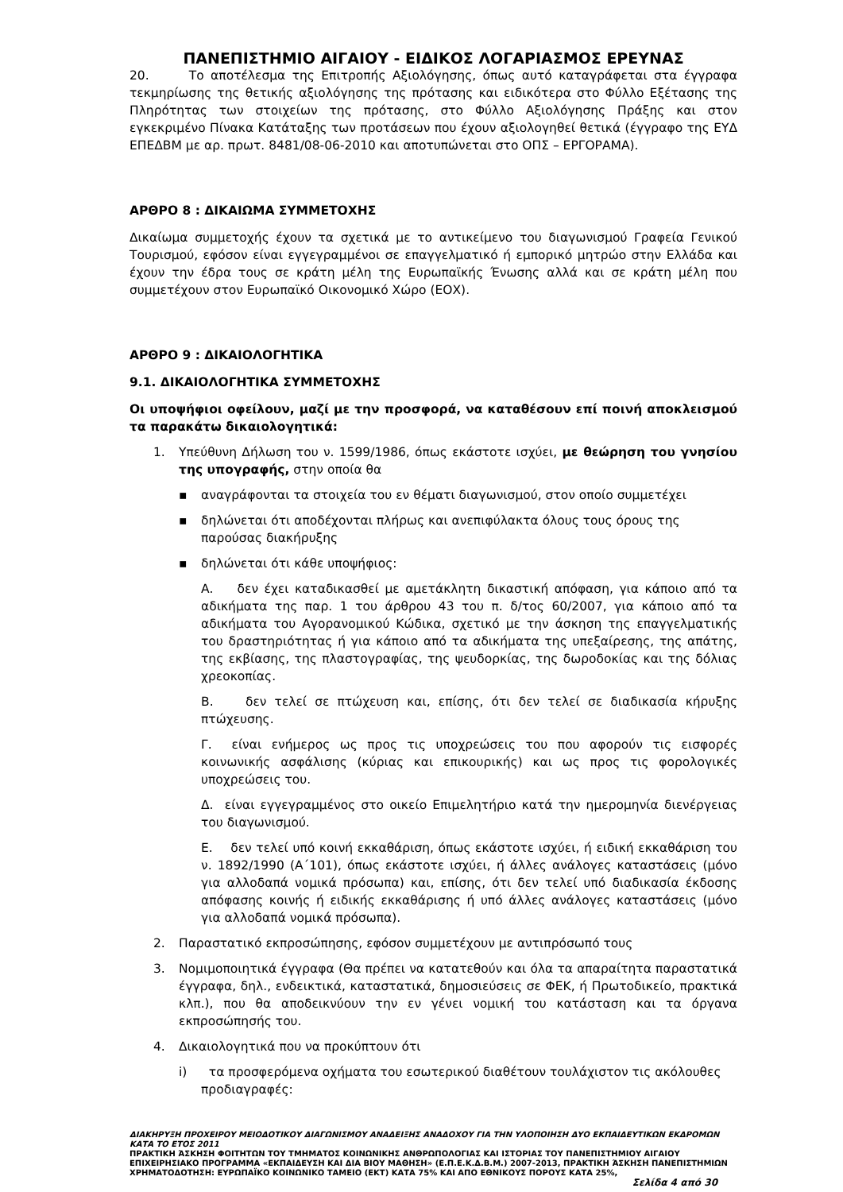ΠΑΝΕΠΙΣΤΗΜΙΟ ΑΙΓΑΙΟΥ - ΕΙΔΙΚΟΣ ΛΟΓΑΡΙΑΣΜΟΣ ΕΡΕΥΝΑΣ
20. Το αποτέλεσμα της Επιτροπής Αξιολόγησης, όπως αυτό καταγράφεται στα έγγραφα τεκμηρίωσης της θετικής αξιολόγησης της πρότασης και ειδικότερα στο Φύλλο Εξέτασης της Πληρότητας των στοιχείων της πρότασης, στο Φύλλο Αξιολόγησης Πράξης και στον εγκεκριμένο Πίνακα Κατάταξης των προτάσεων που έχουν αξιολογηθεί θετικά (έγγραφο της ΕΥΔ ΕΠΕΔΒΜ με αρ. πρωτ. 8481/08-06-2010 και αποτυπώνεται στο ΟΠΣ – ΕΡΓΟΡΑΜΑ).
ΑΡΘΡΟ 8 : ΔΙΚΑΙΩΜΑ ΣΥΜΜΕΤΟΧΗΣ
Δικαίωμα συμμετοχής έχουν τα σχετικά με το αντικείμενο του διαγωνισμού Γραφεία Γενικού Τουρισμού, εφόσον είναι εγγεγραμμένοι σε επαγγελματικό ή εμπορικό μητρώο στην Ελλάδα και έχουν την έδρα τους σε κράτη μέλη της Ευρωπαϊκής Ένωσης αλλά και σε κράτη μέλη που συμμετέχουν στον Ευρωπαϊκό Οικονομικό Χώρο (ΕΟΧ).
ΑΡΘΡΟ 9 : ΔΙΚΑΙΟΛΟΓΗΤΙΚΑ
9.1. ΔΙΚΑΙΟΛΟΓΗΤΙΚΑ ΣΥΜΜΕΤΟΧΗΣ
Οι υποψήφιοι οφείλουν, μαζί με την προσφορά, να καταθέσουν επί ποινή αποκλεισμού τα παρακάτω δικαιολογητικά:
1. Υπεύθυνη Δήλωση του ν. 1599/1986, όπως εκάστοτε ισχύει, με θεώρηση του γνησίου της υπογραφής, στην οποία θα
▪ αναγράφονται τα στοιχεία του εν θέματι διαγωνισμού, στον οποίο συμμετέχει
▪ δηλώνεται ότι αποδέχονται πλήρως και ανεπιφύλακτα όλους τους όρους της παρούσας διακήρυξης
▪ δηλώνεται ότι κάθε υποψήφιος:
Α. δεν έχει καταδικασθεί με αμετάκλητη δικαστική απόφαση, για κάποιο από τα αδικήματα της παρ. 1 του άρθρου 43 του π. δ/τος 60/2007, για κάποιο από τα αδικήματα του Αγορανομικού Κώδικα, σχετικό με την άσκηση της επαγγελματικής του δραστηριότητας ή για κάποιο από τα αδικήματα της υπεξαίρεσης, της απάτης, της εκβίασης, της πλαστογραφίας, της ψευδορκίας, της δωροδοκίας και της δόλιας χρεοκοπίας.
Β. δεν τελεί σε πτώχευση και, επίσης, ότι δεν τελεί σε διαδικασία κήρυξης πτώχευσης.
Γ. είναι ενήμερος ως προς τις υποχρεώσεις του που αφορούν τις εισφορές κοινωνικής ασφάλισης (κύριας και επικουρικής) και ως προς τις φορολογικές υποχρεώσεις του.
Δ. είναι εγγεγραμμένος στο οικείο Επιμελητήριο κατά την ημερομηνία διενέργειας του διαγωνισμού.
Ε. δεν τελεί υπό κοινή εκκαθάριση, όπως εκάστοτε ισχύει, ή ειδική εκκαθάριση του ν. 1892/1990 (Α΄101), όπως εκάστοτε ισχύει, ή άλλες ανάλογες καταστάσεις (μόνο για αλλοδαπά νομικά πρόσωπα) και, επίσης, ότι δεν τελεί υπό διαδικασία έκδοσης απόφασης κοινής ή ειδικής εκκαθάρισης ή υπό άλλες ανάλογες καταστάσεις (μόνο για αλλοδαπά νομικά πρόσωπα).
2. Παραστατικό εκπροσώπησης, εφόσον συμμετέχουν με αντιπρόσωπό τους
3. Νομιμοποιητικά έγγραφα (Θα πρέπει να κατατεθούν και όλα τα απαραίτητα παραστατικά έγγραφα, δηλ., ενδεικτικά, καταστατικά, δημοσιεύσεις σε ΦΕΚ, ή Πρωτοδικείο, πρακτικά κλπ.), που θα αποδεικνύουν την εν γένει νομική του κατάσταση και τα όργανα εκπροσώπησής του.
4. Δικαιολογητικά που να προκύπτουν ότι
i) τα προσφερόμενα οχήματα του εσωτερικού διαθέτουν τουλάχιστον τις ακόλουθες προδιαγραφές:
ΔΙΑΚΗΡΥΞΗ ΠΡΟΧΕΙΡΟΥ ΜΕΙΟΔΟΤΙΚΟΥ ΔΙΑΓΩΝΙΣΜΟΥ ΑΝΑΔΕΙΞΗΣ ΑΝΑΔΟΧΟΥ ΓΙΑ ΤΗΝ ΥΛΟΠΟΙΗΣΗ ΔΥΟ ΕΚΠΑΙΔΕΥΤΙΚΩΝ ΕΚΔΡΟΜΩΝ ΚΑΤΑ ΤΟ ΕΤΟΣ 2011
ΠΡΑΚΤΙΚΗ ΆΣΚΗΣΗ ΦΟΙΤΗΤΩΝ ΤΟΥ ΤΜΗΜΑΤΟΣ ΚΟΙΝΩΝΙΚΗΣ ΑΝΘΡΩΠΟΛΟΓΙΑΣ ΚΑΙ ΙΣΤΟΡΙΑΣ ΤΟΥ ΠΑΝΕΠΙΣΤΗΜΙΟΥ ΑΙΓΑΙΟΥ ΕΠΙΧΕΙΡΗΣΙΑΚΟ ΠΡΟΓΡΑΜΜΑ «ΕΚΠΑΙΔΕΥΣΗ ΚΑΙ ΔΙΑ ΒΙΟΥ ΜΑΘΗΣΗ» (Ε.Π.Ε.Κ.Δ.Β.Μ.) 2007-2013, ΠΡΑΚΤΙΚΗ ΆΣΚΗΣΗ ΠΑΝΕΠΙΣΤΗΜΙΩΝ
ΧΡΗΜΑΤΟΔΟΤΗΣΗ: ΕΥΡΩΠΑΪΚΟ ΚΟΙΝΩΝΙΚΟ ΤΑΜΕΙΟ (ΕΚΤ) ΚΑΤΑ 75% ΚΑΙ ΑΠΟ ΕΘΝΙΚΟΥΣ ΠΟΡΟΥΣ ΚΑΤΑ 25%,
Σελίδα 4 από 30